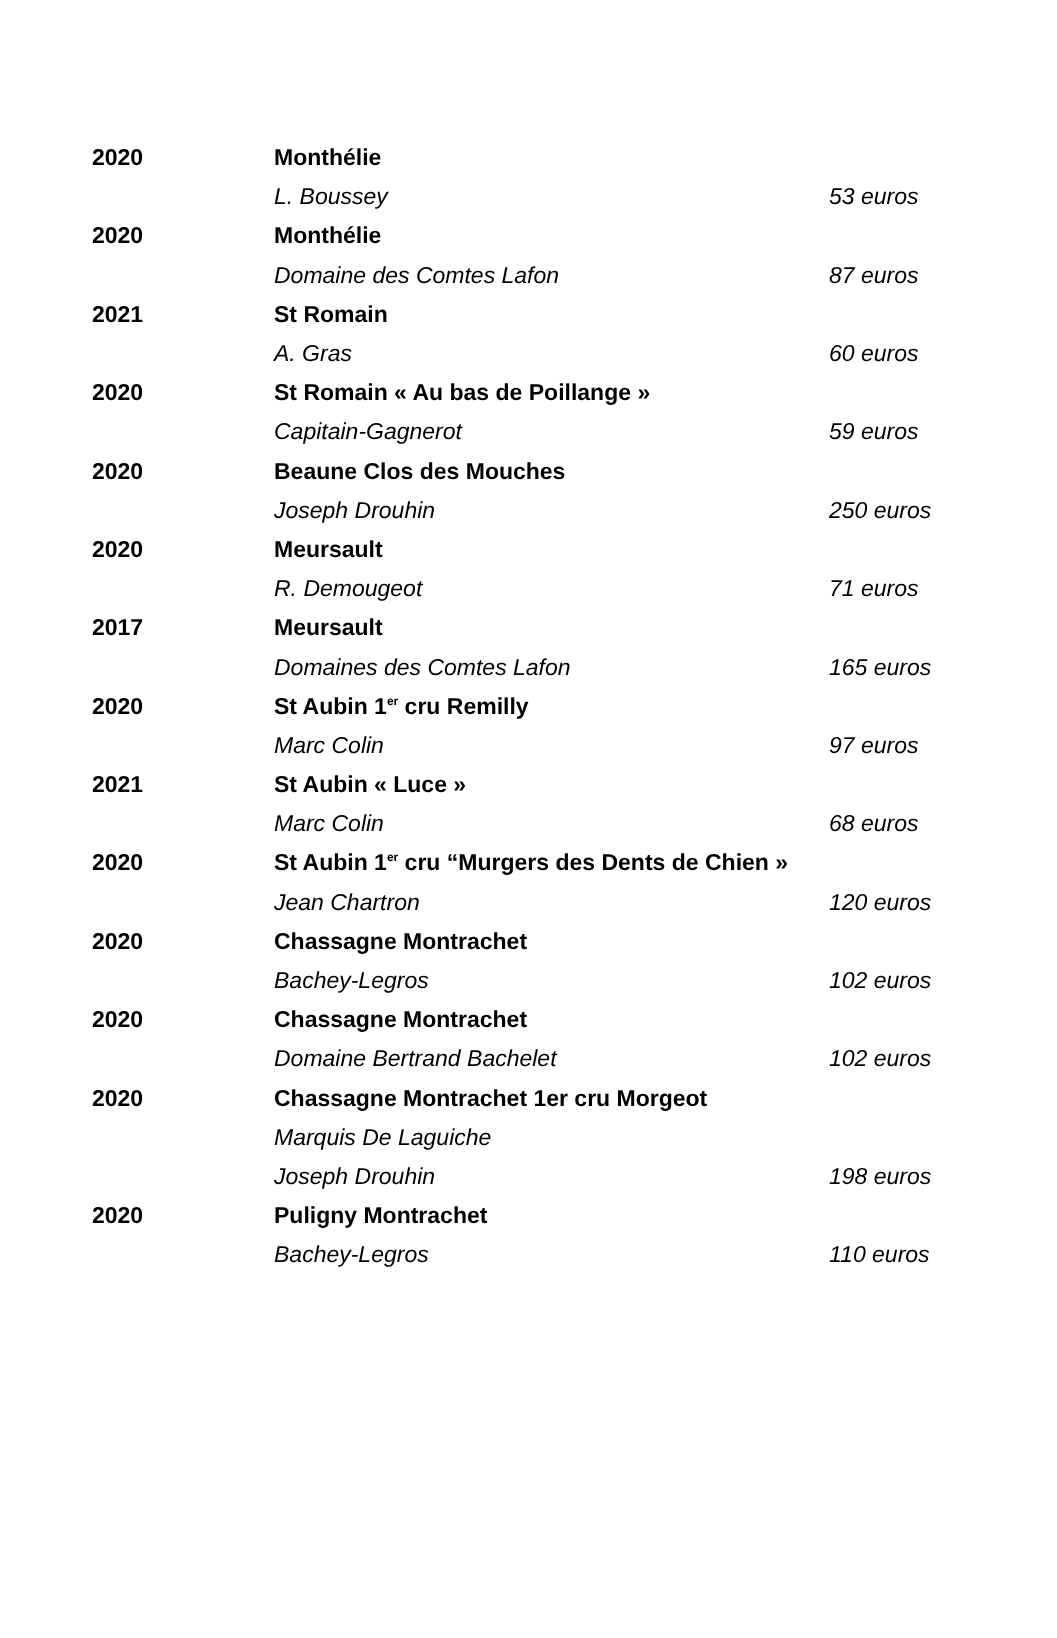| 2020 | Monthélie | |
| | L. Boussey | 53 euros |
| 2020 | Monthélie | |
| | Domaine des Comtes Lafon | 87 euros |
| 2021 | St Romain | |
| | A. Gras | 60 euros |
| 2020 | St Romain « Au bas de Poillange » | |
| | Capitain-Gagnerot | 59 euros |
| 2020 | Beaune Clos des Mouches | |
| | Joseph Drouhin | 250 euros |
| 2020 | Meursault | |
| | R. Demougeot | 71 euros |
| 2017 | Meursault | |
| | Domaines des Comtes Lafon | 165 euros |
| 2020 | St Aubin 1<sup>er</sup> cru Remilly | |
| | Marc Colin | 97 euros |
| 2021 | St Aubin « Luce » | |
| | Marc Colin | 68 euros |
| 2020 | St Aubin 1<sup>er</sup> cru “Murgers des Dents de Chien » | |
| | Jean Chartron | 120 euros |
| 2020 | Chassagne Montrachet | |
| | Bachey-Legros | 102 euros |
| 2020 | Chassagne Montrachet | |
| | Domaine Bertrand Bachelet | 102 euros |
| 2020 | Chassagne Montrachet 1er cru Morgeot | |
| | Marquis De Laguiche | |
| | Joseph Drouhin | 198 euros |
| 2020 | Puligny Montrachet | |
| | Bachey-Legros | 110 euros |